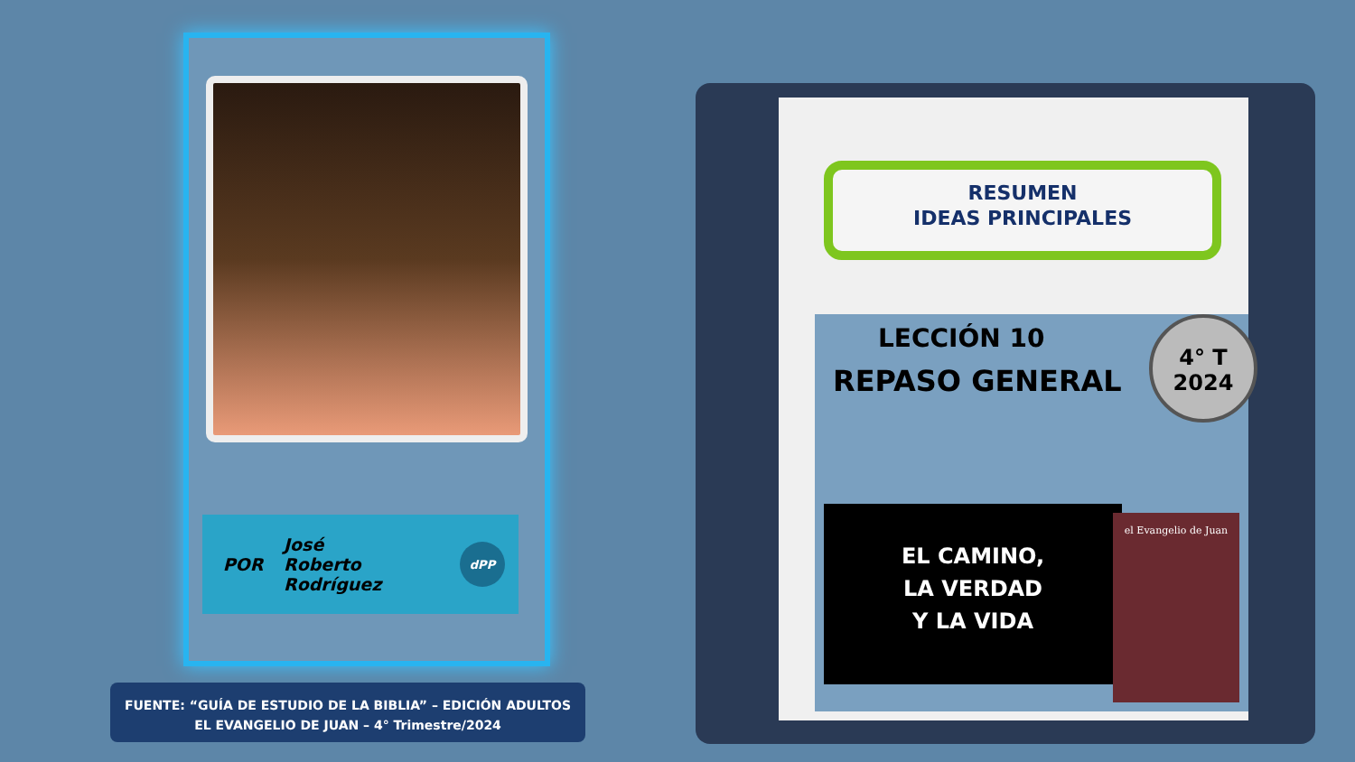POR
José
Roberto
Rodríguez
dPP
FUENTE: “GUÍA DE ESTUDIO DE LA BIBLIA” – EDICIÓN ADULTOS
EL EVANGELIO DE JUAN – 4° Trimestre/2024
RESUMEN
IDEAS PRINCIPALES
LECCIÓN 10
REPASO GENERAL
4° T
2024
EL CAMINO,
LA VERDAD
Y LA VIDA
el Evangelio de Juan